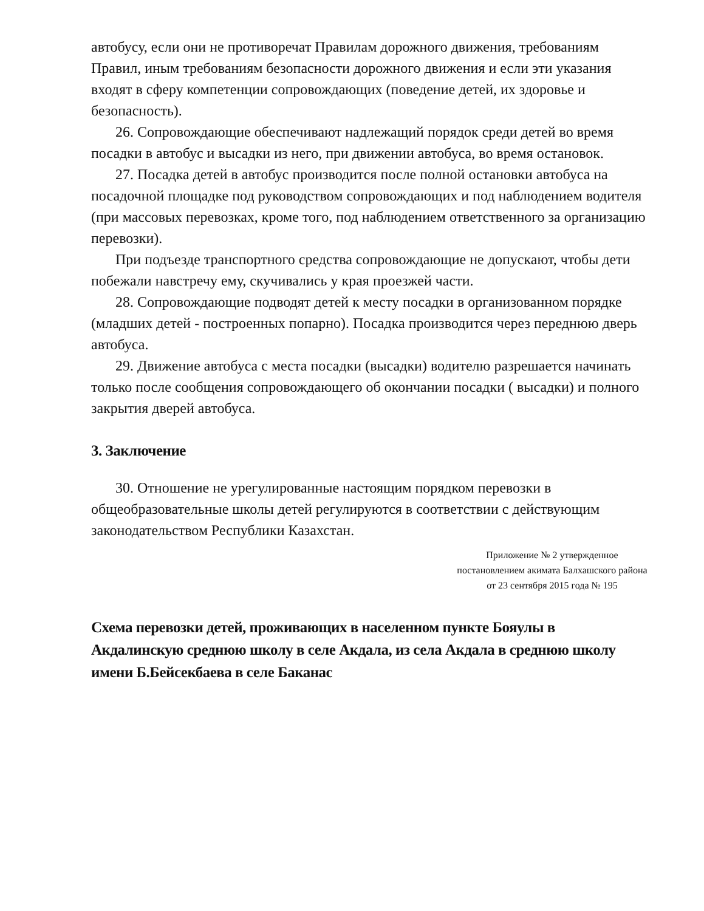автобусу, если они не противоречат Правилам дорожного движения, требованиям Правил, иным требованиям безопасности дорожного движения и если эти указания входят в сферу компетенции сопровождающих (поведение детей, их здоровье и безопасность).
26. Сопровождающие обеспечивают надлежащий порядок среди детей во время посадки в автобус и высадки из него, при движении автобуса, во время остановок.
27. Посадка детей в автобус производится после полной остановки автобуса на посадочной площадке под руководством сопровождающих и под наблюдением водителя (при массовых перевозках, кроме того, под наблюдением ответственного за организацию перевозки).
При подъезде транспортного средства сопровождающие не допускают, чтобы дети побежали навстречу ему, скучивались у края проезжей части.
28. Сопровождающие подводят детей к месту посадки в организованном порядке (младших детей - построенных попарно). Посадка производится через переднюю дверь автобуса.
29. Движение автобуса с места посадки (высадки) водителю разрешается начинать только после сообщения сопровождающего об окончании посадки ( высадки) и полного закрытия дверей автобуса.
3. Заключение
30. Отношение не урегулированные настоящим порядком перевозки в общеобразовательные школы детей регулируются в соответствии с действующим законодательством Республики Казахстан.
Приложение № 2 утвержденное постановлением акимата Балхашского района от 23 сентября 2015 года № 195
Схема перевозки детей, проживающих в населенном пункте Бояулы в Акдалинскую среднюю школу в селе Акдала, из села Акдала в среднюю школу имени Б.Бейсекбаева в селе Баканас